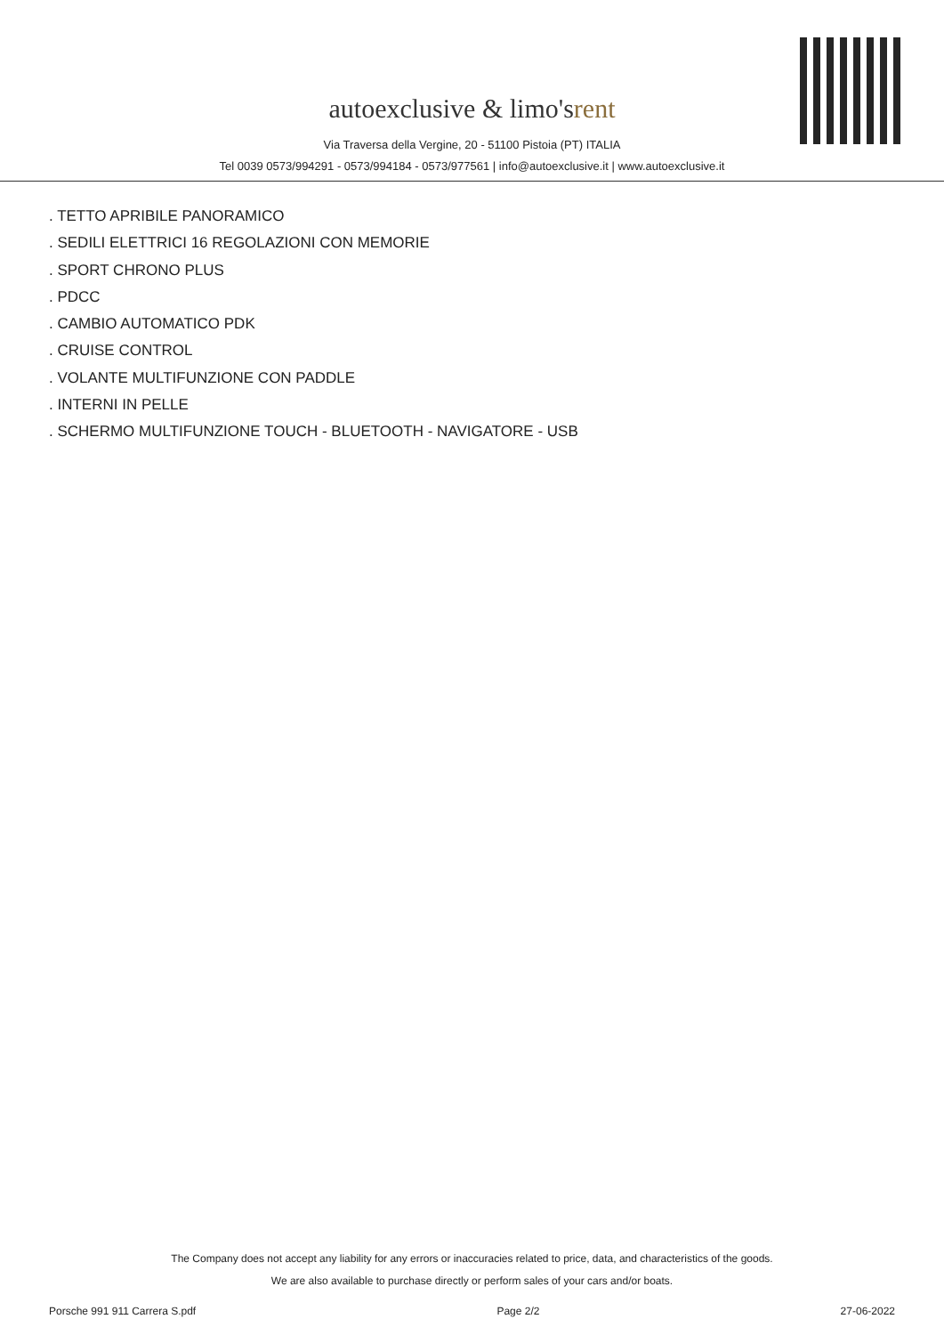autoexclusive & limo'srent
Via Traversa della Vergine, 20 - 51100 Pistoia (PT) ITALIA
Tel 0039 0573/994291 - 0573/994184 - 0573/977561 | info@autoexclusive.it | www.autoexclusive.it
. TETTO APRIBILE PANORAMICO
. SEDILI ELETTRICI 16 REGOLAZIONI CON MEMORIE
. SPORT CHRONO PLUS
. PDCC
. CAMBIO AUTOMATICO PDK
. CRUISE CONTROL
. VOLANTE MULTIFUNZIONE CON PADDLE
. INTERNI IN PELLE
. SCHERMO MULTIFUNZIONE TOUCH - BLUETOOTH - NAVIGATORE - USB
The Company does not accept any liability for any errors or inaccuracies related to price, data, and characteristics of the goods.
We are also available to purchase directly or perform sales of your cars and/or boats.
Porsche 991 911 Carrera S.pdf Page 2/2 27-06-2022